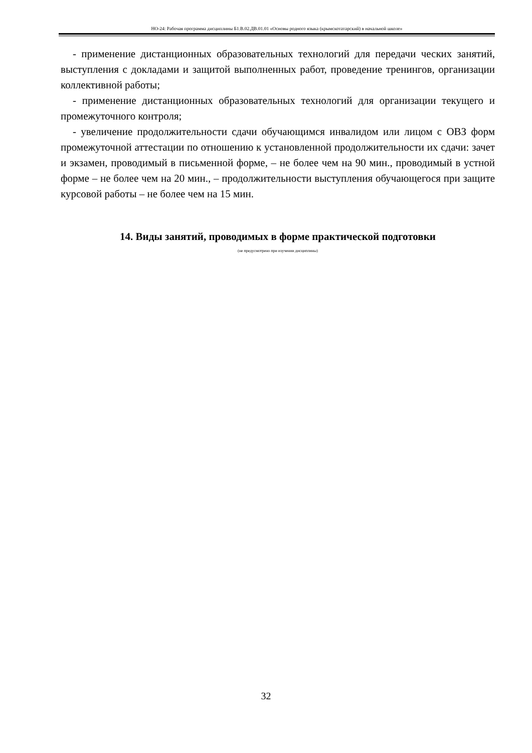НО-24: Рабочая программа дисциплины Б1.В.02.ДВ.01.01 «Основы родного языка (крымскотатарский) в начальной школе»
- применение дистанционных образовательных технологий для передачи ческих занятий, выступления с докладами и защитой выполненных работ, проведение тренингов, организации коллективной работы;
- применение дистанционных образовательных технологий для организации текущего и промежуточного контроля;
- увеличение продолжительности сдачи обучающимся инвалидом или лицом с ОВЗ форм промежуточной аттестации по отношению к установленной продолжительности их сдачи: зачет и экзамен, проводимый в письменной форме, – не более чем на 90 мин., проводимый в устной форме – не более чем на 20 мин., – продолжительности выступления обучающегося при защите курсовой работы – не более чем на 15 мин.
14. Виды занятий, проводимых в форме практической подготовки
(не предусмотрено при изучении дисциплины)
32